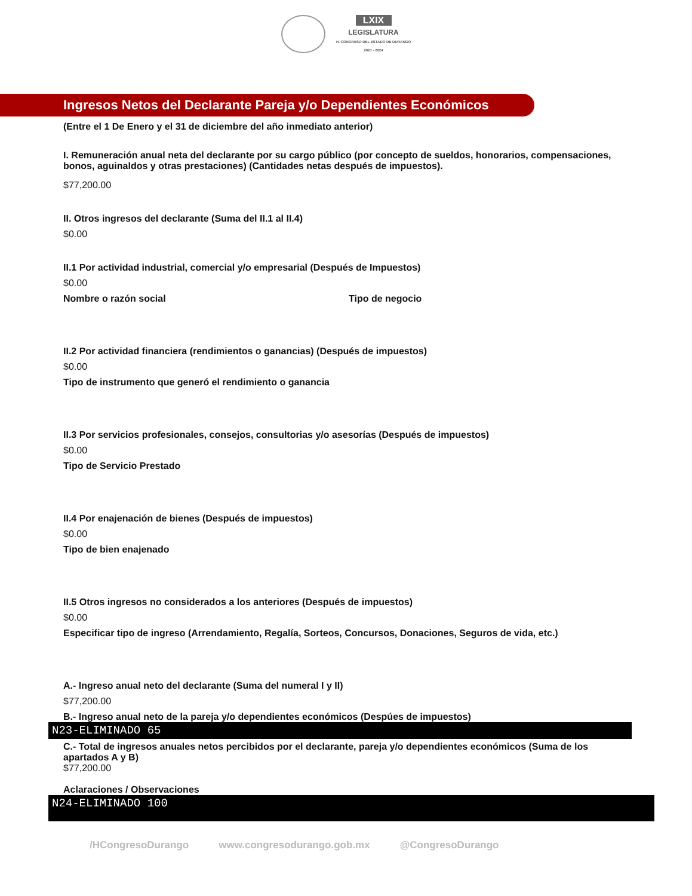LXIX
LEGISLATURA
H. CONGRESO DEL ESTADO DE DURANGO
2021 - 2024
Ingresos Netos del Declarante Pareja y/o Dependientes Económicos
(Entre el 1 De Enero y el 31 de diciembre del año inmediato anterior)
I. Remuneración anual neta del declarante por su cargo público (por concepto de sueldos, honorarios, compensaciones, bonos, aguinaldos y otras prestaciones) (Cantidades netas después de impuestos).
$77,200.00
II. Otros ingresos del declarante (Suma del II.1 al II.4)
$0.00
II.1 Por actividad industrial, comercial y/o empresarial (Después de Impuestos)
$0.00
Nombre o razón social Tipo de negocio
II.2 Por actividad financiera (rendimientos o ganancias) (Después de impuestos)
$0.00
Tipo de instrumento que generó el rendimiento o ganancia
II.3 Por servicios profesionales, consejos, consultorias y/o asesorías (Después de impuestos)
$0.00
Tipo de Servicio Prestado
II.4 Por enajenación de bienes (Después de impuestos)
$0.00
Tipo de bien enajenado
II.5 Otros ingresos no considerados a los anteriores (Después de impuestos)
$0.00
Especificar tipo de ingreso (Arrendamiento, Regalía, Sorteos, Concursos, Donaciones, Seguros de vida, etc.)
A.- Ingreso anual neto del declarante (Suma del numeral I y II)
$77,200.00
B.- Ingreso anual neto de la pareja y/o dependientes económicos (Despúes de impuestos)
N23-ELIMINADO 65
C.- Total de ingresos anuales netos percibidos por el declarante, pareja y/o dependientes económicos (Suma de los apartados A y B)
$77,200.00
Aclaraciones / Observaciones
N24-ELIMINADO 100
/HCongresoDurango www.congresodurango.gob.mx @CongresoDurango